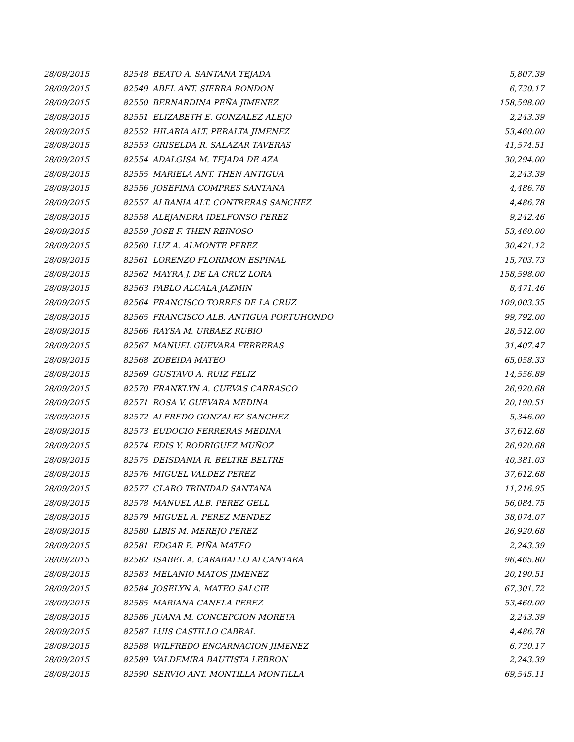| 28/09/2015 | 82548 | BEATO A. SANTANA TEJADA | 5,807.39 |
| 28/09/2015 | 82549 | ABEL ANT. SIERRA RONDON | 6,730.17 |
| 28/09/2015 | 82550 | BERNARDINA PEÑA JIMENEZ | 158,598.00 |
| 28/09/2015 | 82551 | ELIZABETH E. GONZALEZ ALEJO | 2,243.39 |
| 28/09/2015 | 82552 | HILARIA ALT. PERALTA JIMENEZ | 53,460.00 |
| 28/09/2015 | 82553 | GRISELDA R. SALAZAR TAVERAS | 41,574.51 |
| 28/09/2015 | 82554 | ADALGISA M. TEJADA DE AZA | 30,294.00 |
| 28/09/2015 | 82555 | MARIELA ANT. THEN ANTIGUA | 2,243.39 |
| 28/09/2015 | 82556 | JOSEFINA COMPRES SANTANA | 4,486.78 |
| 28/09/2015 | 82557 | ALBANIA ALT. CONTRERAS SANCHEZ | 4,486.78 |
| 28/09/2015 | 82558 | ALEJANDRA IDELFONSO PEREZ | 9,242.46 |
| 28/09/2015 | 82559 | JOSE F. THEN REINOSO | 53,460.00 |
| 28/09/2015 | 82560 | LUZ A. ALMONTE PEREZ | 30,421.12 |
| 28/09/2015 | 82561 | LORENZO FLORIMON ESPINAL | 15,703.73 |
| 28/09/2015 | 82562 | MAYRA J. DE LA CRUZ LORA | 158,598.00 |
| 28/09/2015 | 82563 | PABLO ALCALA JAZMIN | 8,471.46 |
| 28/09/2015 | 82564 | FRANCISCO TORRES DE LA CRUZ | 109,003.35 |
| 28/09/2015 | 82565 | FRANCISCO ALB. ANTIGUA PORTUHONDO | 99,792.00 |
| 28/09/2015 | 82566 | RAYSA M. URBAEZ RUBIO | 28,512.00 |
| 28/09/2015 | 82567 | MANUEL GUEVARA FERRERAS | 31,407.47 |
| 28/09/2015 | 82568 | ZOBEIDA MATEO | 65,058.33 |
| 28/09/2015 | 82569 | GUSTAVO A. RUIZ FELIZ | 14,556.89 |
| 28/09/2015 | 82570 | FRANKLYN A. CUEVAS CARRASCO | 26,920.68 |
| 28/09/2015 | 82571 | ROSA V. GUEVARA MEDINA | 20,190.51 |
| 28/09/2015 | 82572 | ALFREDO GONZALEZ SANCHEZ | 5,346.00 |
| 28/09/2015 | 82573 | EUDOCIO FERRERAS MEDINA | 37,612.68 |
| 28/09/2015 | 82574 | EDIS Y. RODRIGUEZ MUÑOZ | 26,920.68 |
| 28/09/2015 | 82575 | DEISDANIA R. BELTRE BELTRE | 40,381.03 |
| 28/09/2015 | 82576 | MIGUEL VALDEZ PEREZ | 37,612.68 |
| 28/09/2015 | 82577 | CLARO TRINIDAD SANTANA | 11,216.95 |
| 28/09/2015 | 82578 | MANUEL ALB. PEREZ GELL | 56,084.75 |
| 28/09/2015 | 82579 | MIGUEL A. PEREZ MENDEZ | 38,074.07 |
| 28/09/2015 | 82580 | LIBIS M. MEREJO PEREZ | 26,920.68 |
| 28/09/2015 | 82581 | EDGAR E. PIÑA MATEO | 2,243.39 |
| 28/09/2015 | 82582 | ISABEL A. CARABALLO ALCANTARA | 96,465.80 |
| 28/09/2015 | 82583 | MELANIO MATOS JIMENEZ | 20,190.51 |
| 28/09/2015 | 82584 | JOSELYN A. MATEO SALCIE | 67,301.72 |
| 28/09/2015 | 82585 | MARIANA CANELA PEREZ | 53,460.00 |
| 28/09/2015 | 82586 | JUANA M. CONCEPCION MORETA | 2,243.39 |
| 28/09/2015 | 82587 | LUIS CASTILLO CABRAL | 4,486.78 |
| 28/09/2015 | 82588 | WILFREDO ENCARNACION JIMENEZ | 6,730.17 |
| 28/09/2015 | 82589 | VALDEMIRA BAUTISTA LEBRON | 2,243.39 |
| 28/09/2015 | 82590 | SERVIO ANT. MONTILLA MONTILLA | 69,545.11 |